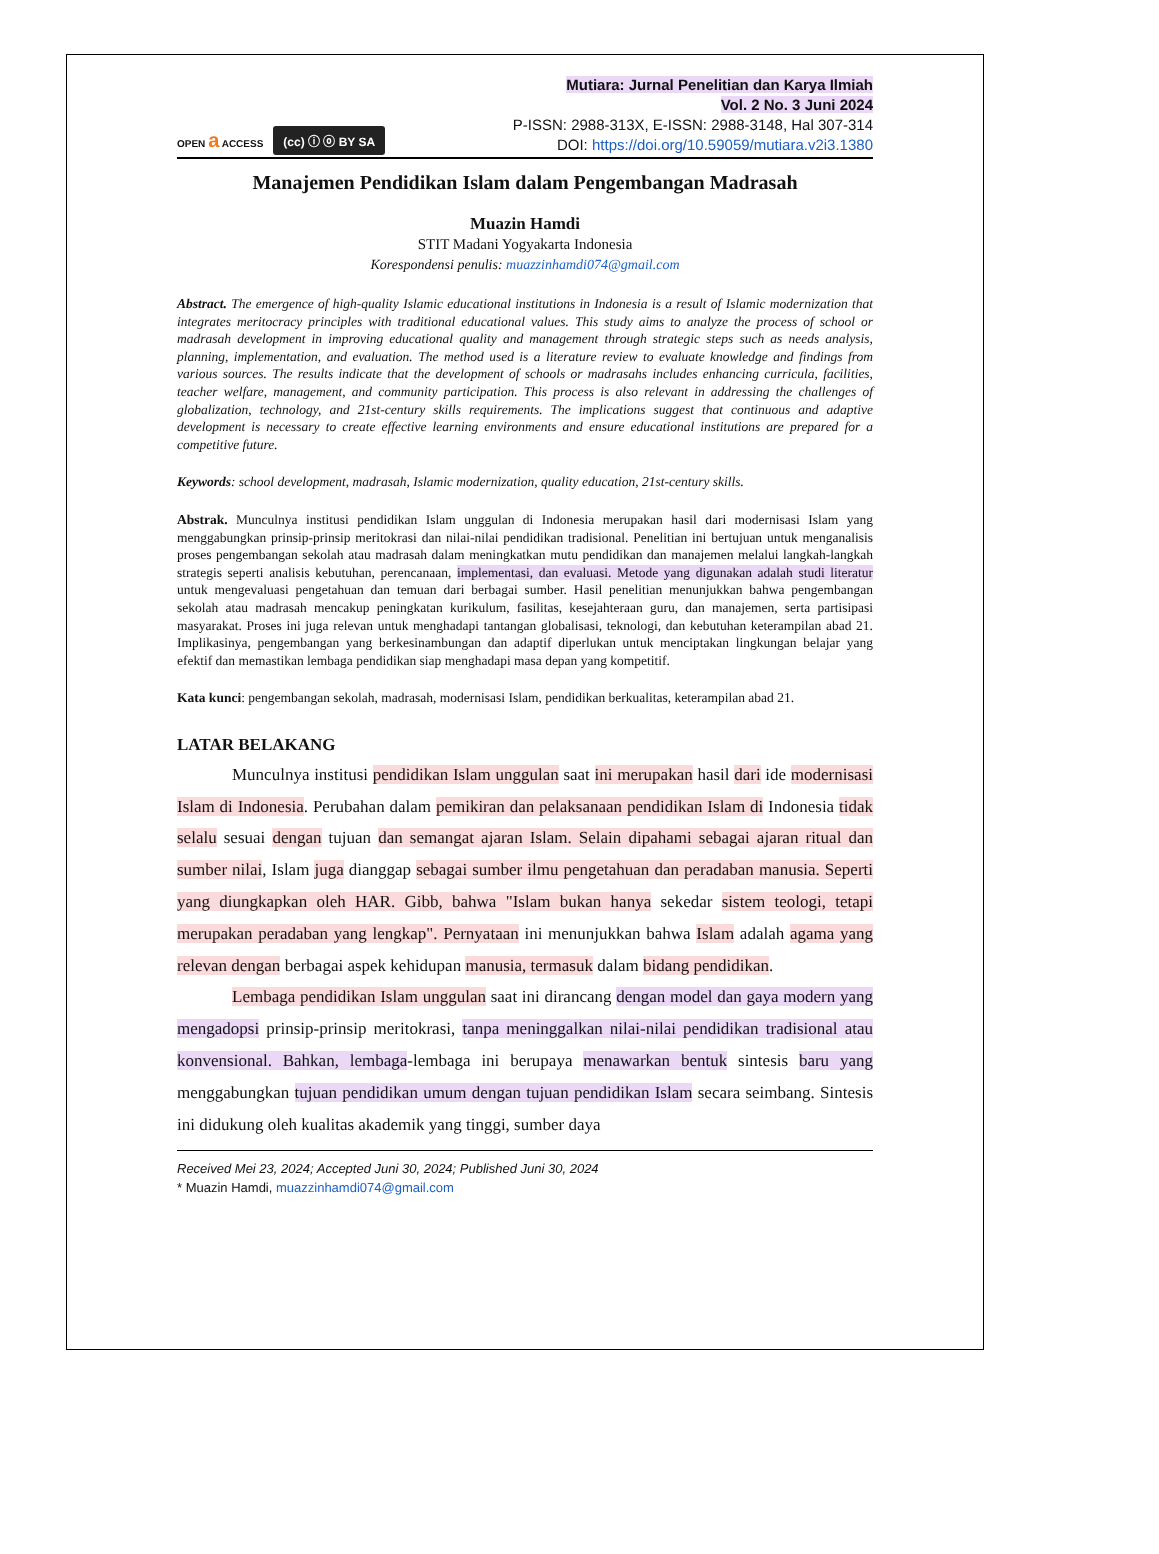OPEN a ACCESS (cc) ⓘ ⓞ BY SA
Mutiara: Jurnal Penelitian dan Karya Ilmiah
Vol. 2 No. 3 Juni 2024
P-ISSN: 2988-313X, E-ISSN: 2988-3148, Hal 307-314
DOI: https://doi.org/10.59059/mutiara.v2i3.1380
Manajemen Pendidikan Islam dalam Pengembangan Madrasah
Muazin Hamdi
STIT Madani Yogyakarta Indonesia
Korespondensi penulis: muazzinhamdi074@gmail.com
Abstract. The emergence of high-quality Islamic educational institutions in Indonesia is a result of Islamic modernization that integrates meritocracy principles with traditional educational values. This study aims to analyze the process of school or madrasah development in improving educational quality and management through strategic steps such as needs analysis, planning, implementation, and evaluation. The method used is a literature review to evaluate knowledge and findings from various sources. The results indicate that the development of schools or madrasahs includes enhancing curricula, facilities, teacher welfare, management, and community participation. This process is also relevant in addressing the challenges of globalization, technology, and 21st-century skills requirements. The implications suggest that continuous and adaptive development is necessary to create effective learning environments and ensure educational institutions are prepared for a competitive future.
Keywords: school development, madrasah, Islamic modernization, quality education, 21st-century skills.
Abstrak. Munculnya institusi pendidikan Islam unggulan di Indonesia merupakan hasil dari modernisasi Islam yang menggabungkan prinsip-prinsip meritokrasi dan nilai-nilai pendidikan tradisional. Penelitian ini bertujuan untuk menganalisis proses pengembangan sekolah atau madrasah dalam meningkatkan mutu pendidikan dan manajemen melalui langkah-langkah strategis seperti analisis kebutuhan, perencanaan, implementasi, dan evaluasi. Metode yang digunakan adalah studi literatur untuk mengevaluasi pengetahuan dan temuan dari berbagai sumber. Hasil penelitian menunjukkan bahwa pengembangan sekolah atau madrasah mencakup peningkatan kurikulum, fasilitas, kesejahteraan guru, dan manajemen, serta partisipasi masyarakat. Proses ini juga relevan untuk menghadapi tantangan globalisasi, teknologi, dan kebutuhan keterampilan abad 21. Implikasinya, pengembangan yang berkesinambungan dan adaptif diperlukan untuk menciptakan lingkungan belajar yang efektif dan memastikan lembaga pendidikan siap menghadapi masa depan yang kompetitif.
Kata kunci: pengembangan sekolah, madrasah, modernisasi Islam, pendidikan berkualitas, keterampilan abad 21.
LATAR BELAKANG
Munculnya institusi pendidikan Islam unggulan saat ini merupakan hasil dari ide modernisasi Islam di Indonesia. Perubahan dalam pemikiran dan pelaksanaan pendidikan Islam di Indonesia tidak selalu sesuai dengan tujuan dan semangat ajaran Islam. Selain dipahami sebagai ajaran ritual dan sumber nilai, Islam juga dianggap sebagai sumber ilmu pengetahuan dan peradaban manusia. Seperti yang diungkapkan oleh HAR. Gibb, bahwa "Islam bukan hanya sekedar sistem teologi, tetapi merupakan peradaban yang lengkap". Pernyataan ini menunjukkan bahwa Islam adalah agama yang relevan dengan berbagai aspek kehidupan manusia, termasuk dalam bidang pendidikan.
Lembaga pendidikan Islam unggulan saat ini dirancang dengan model dan gaya modern yang mengadopsi prinsip-prinsip meritokrasi, tanpa meninggalkan nilai-nilai pendidikan tradisional atau konvensional. Bahkan, lembaga-lembaga ini berupaya menawarkan bentuk sintesis baru yang menggabungkan tujuan pendidikan umum dengan tujuan pendidikan Islam secara seimbang. Sintesis ini didukung oleh kualitas akademik yang tinggi, sumber daya
Received Mei 23, 2024; Accepted Juni 30, 2024; Published Juni 30, 2024
* Muazin Hamdi, muazzinhamdi074@gmail.com